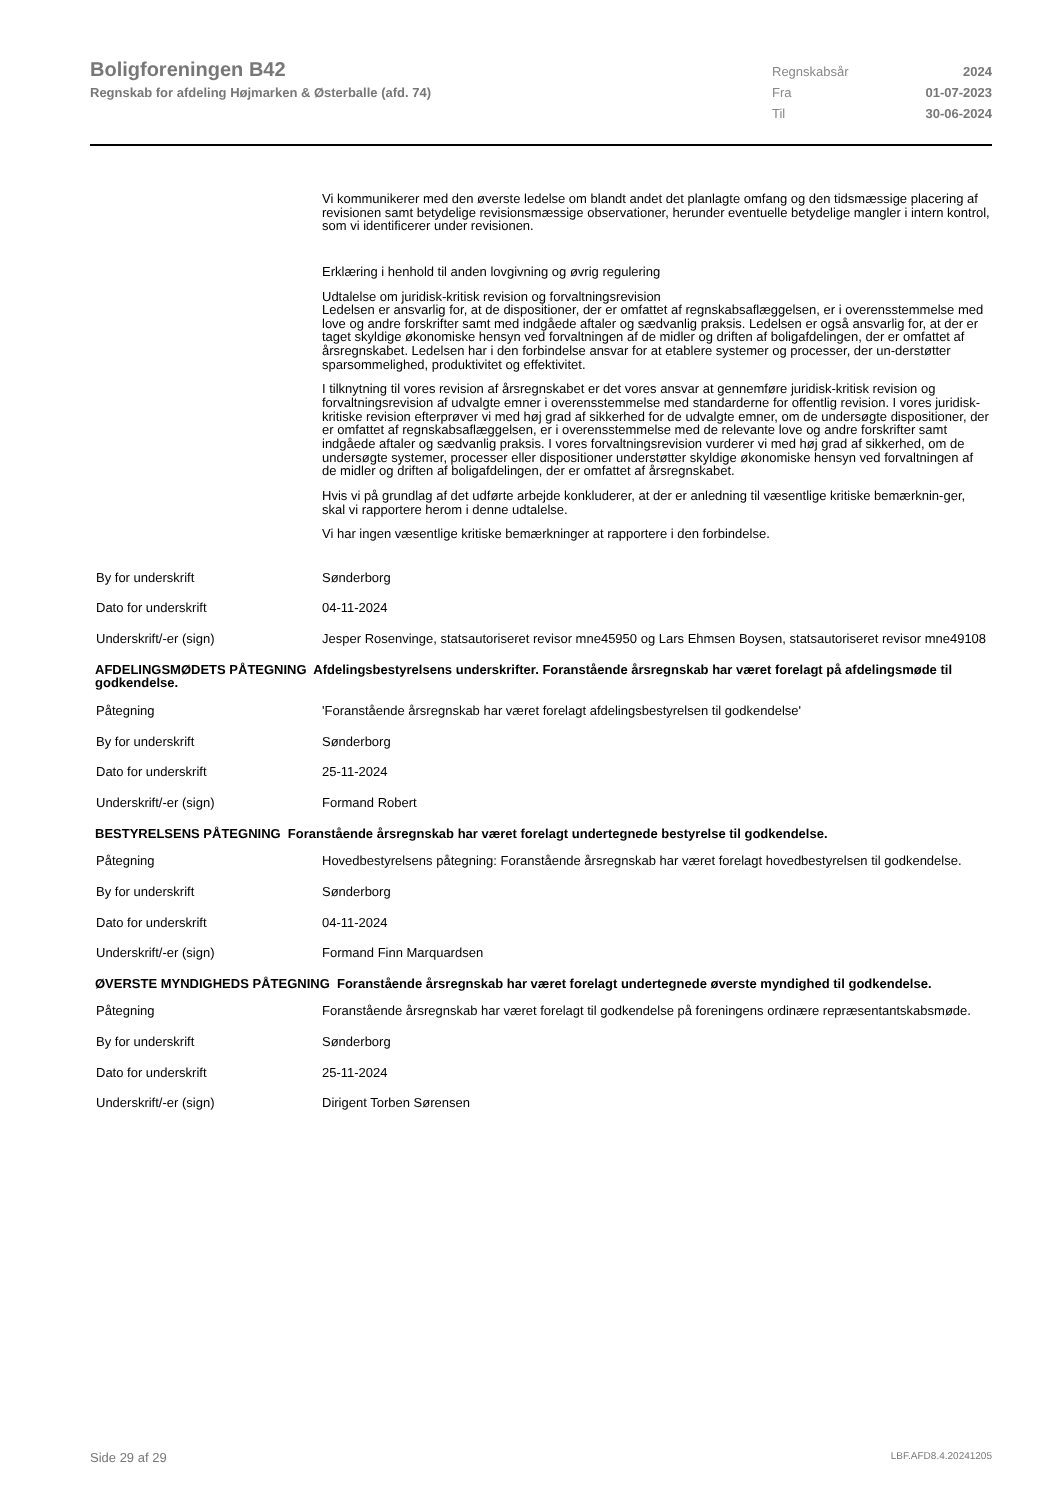Boligforeningen B42
Regnskab for afdeling Højmarken & Østerballe (afd. 74)
Regnskabsår 2024
Fra 01-07-2023
Til 30-06-2024
Vi kommunikerer med den øverste ledelse om blandt andet det planlagte omfang og den tidsmæssige placering af revisionen samt betydelige revisionsmæssige observationer, herunder eventuelle betydelige mangler i intern kontrol, som vi identificerer under revisionen.
Erklæring i henhold til anden lovgivning og øvrig regulering
Udtalelse om juridisk-kritisk revision og forvaltningsrevision
Ledelsen er ansvarlig for, at de dispositioner, der er omfattet af regnskabsaflæggelsen, er i overensstemmelse med love og andre forskrifter samt med indgåede aftaler og sædvanlig praksis. Ledelsen er også ansvarlig for, at der er taget skyldige økonomiske hensyn ved forvaltningen af de midler og driften af boligafdelingen, der er omfattet af årsregnskabet. Ledelsen har i den forbindelse ansvar for at etablere systemer og processer, der un-derstøtter sparsommelighed, produktivitet og effektivitet.
I tilknytning til vores revision af årsregnskabet er det vores ansvar at gennemføre juridisk-kritisk revision og forvaltningsrevision af udvalgte emner i overensstemmelse med standarderne for offentlig revision. I vores juridisk-kritiske revision efterprøver vi med høj grad af sikkerhed for de udvalgte emner, om de undersøgte dispositioner, der er omfattet af regnskabsaflæggelsen, er i overensstemmelse med de relevante love og andre forskrifter samt indgåede aftaler og sædvanlig praksis. I vores forvaltningsrevision vurderer vi med høj grad af sikkerhed, om de undersøgte systemer, processer eller dispositioner understøtter skyldige økonomiske hensyn ved forvaltningen af de midler og driften af boligafdelingen, der er omfattet af årsregnskabet.
Hvis vi på grundlag af det udførte arbejde konkluderer, at der er anledning til væsentlige kritiske bemærknin-ger, skal vi rapportere herom i denne udtalelse.
Vi har ingen væsentlige kritiske bemærkninger at rapportere i den forbindelse.
By for underskrift Sønderborg
Dato for underskrift 04-11-2024
Underskrift/-er (sign) Jesper Rosenvinge, statsautoriseret revisor mne45950 og Lars Ehmsen Boysen, statsautoriseret revisor mne49108
AFDELINGSMØDETS PÅTEGNING Afdelingsbestyrelsens underskrifter. Foranstående årsregnskab har været forelagt på afdelingsmøde til godkendelse.
Påtegning 'Foranstående årsregnskab har været forelagt afdelingsbestyrelsen til godkendelse'
By for underskrift Sønderborg
Dato for underskrift 25-11-2024
Underskrift/-er (sign) Formand Robert
BESTYRELSENS PÅTEGNING Foranstående årsregnskab har været forelagt undertegnede bestyrelse til godkendelse.
Påtegning Hovedbestyrelsens påtegning: Foranstående årsregnskab har været forelagt hovedbestyrelsen til godkendelse.
By for underskrift Sønderborg
Dato for underskrift 04-11-2024
Underskrift/-er (sign) Formand Finn Marquardsen
ØVERSTE MYNDIGHEDS PÅTEGNING Foranstående årsregnskab har været forelagt undertegnede øverste myndighed til godkendelse.
Påtegning Foranstående årsregnskab har været forelagt til godkendelse på foreningens ordinære repræsentantskabsmøde.
By for underskrift Sønderborg
Dato for underskrift 25-11-2024
Underskrift/-er (sign) Dirigent Torben Sørensen
Side 29 af 29 LBF.AFD8.4.20241205